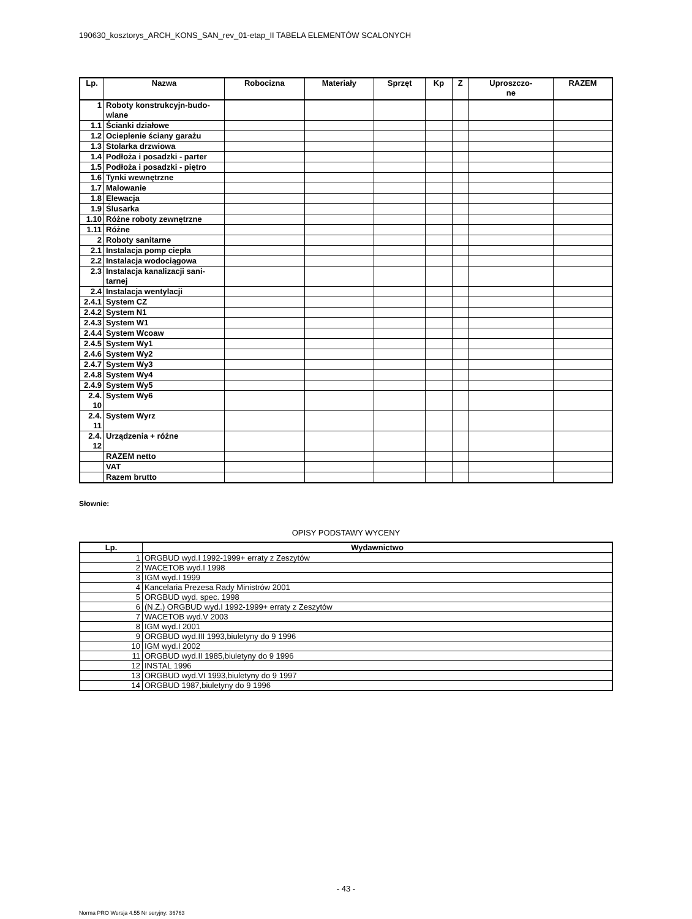190630_kosztorys_ARCH_KONS_SAN_rev_01-etap_II TABELA ELEMENTÓW SCALONYCH
| Lp. | Nazwa | Robocizna | Materiały | Sprzęt | Kp | Z | Uproszczo- ne | RAZEM |
| --- | --- | --- | --- | --- | --- | --- | --- | --- |
| 1 | Roboty konstrukcyjn-budo- wlane | | | | | | | |
| 1.1 | Ścianki działowe | | | | | | | |
| 1.2 | Ocieplenie ściany garażu | | | | | | | |
| 1.3 | Stolarka drzwiowa | | | | | | | |
| 1.4 | Podłoża i posadzki - parter | | | | | | | |
| 1.5 | Podłoża i posadzki - piętro | | | | | | | |
| 1.6 | Tynki wewnętrzne | | | | | | | |
| 1.7 | Malowanie | | | | | | | |
| 1.8 | Elewacja | | | | | | | |
| 1.9 | Ślusarka | | | | | | | |
| 1.10 | Różne roboty zewnętrzne | | | | | | | |
| 1.11 | Różne | | | | | | | |
| 2 | Roboty sanitarne | | | | | | | |
| 2.1 | Instalacja pomp ciepła | | | | | | | |
| 2.2 | Instalacja wodociągowa | | | | | | | |
| 2.3 | Instalacja kanalizacji sani- tarnej | | | | | | | |
| 2.4 | Instalacja wentylacji | | | | | | | |
| 2.4.1 | System CZ | | | | | | | |
| 2.4.2 | System N1 | | | | | | | |
| 2.4.3 | System W1 | | | | | | | |
| 2.4.4 | System Wcoaw | | | | | | | |
| 2.4.5 | System Wy1 | | | | | | | |
| 2.4.6 | System Wy2 | | | | | | | |
| 2.4.7 | System Wy3 | | | | | | | |
| 2.4.8 | System Wy4 | | | | | | | |
| 2.4.9 | System Wy5 | | | | | | | |
| 2.4. 10 | System Wy6 | | | | | | | |
| 2.4. 11 | System Wyrz | | | | | | | |
| 2.4. 12 | Urządzenia + różne | | | | | | | |
| | RAZEM netto | | | | | | | |
| | VAT | | | | | | | |
| | Razem brutto | | | | | | | |
Słownie:
OPISY PODSTAWY WYCENY
| Lp. | Wydawnictwo |
| --- | --- |
| 1 | ORGBUD wyd.I 1992-1999+ erraty z Zeszytów |
| 2 | WACETOB wyd.I 1998 |
| 3 | IGM wyd.I 1999 |
| 4 | Kancelaria Prezesa Rady Ministrów 2001 |
| 5 | ORGBUD wyd. spec. 1998 |
| 6 | (N.Z.) ORGBUD wyd.I 1992-1999+ erraty z Zeszytów |
| 7 | WACETOB wyd.V 2003 |
| 8 | IGM wyd.I 2001 |
| 9 | ORGBUD wyd.III 1993,biuletyny do 9 1996 |
| 10 | IGM wyd.I 2002 |
| 11 | ORGBUD wyd.II 1985,biuletyny do 9 1996 |
| 12 | INSTAL 1996 |
| 13 | ORGBUD wyd.VI 1993,biuletyny do 9 1997 |
| 14 | ORGBUD 1987,biuletyny do 9 1996 |
- 43 -
Norma PRO Wersja 4.55 Nr seryjny: 36763